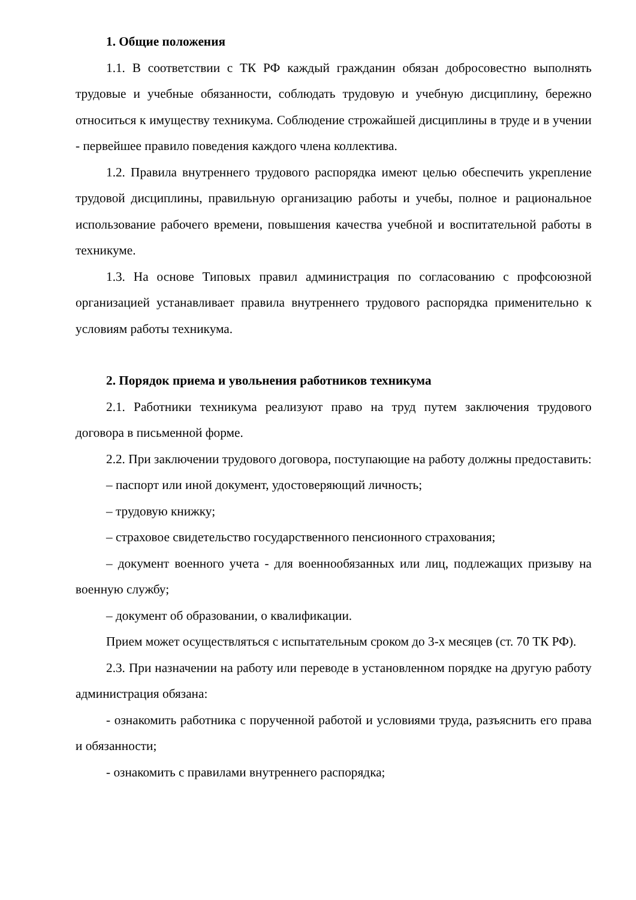1. Общие положения
1.1. В соответствии с ТК РФ каждый гражданин обязан добросовестно выполнять трудовые и учебные обязанности, соблюдать трудовую и учебную дисциплину, бережно относиться к имуществу техникума. Соблюдение строжайшей дисциплины в труде и в учении - первейшее правило поведения каждого члена коллектива.
1.2. Правила внутреннего трудового распорядка имеют целью обеспечить укрепление трудовой дисциплины, правильную организацию работы и учебы, полное и рациональное использование рабочего времени, повышения качества учебной и воспитательной работы в техникуме.
1.3. На основе Типовых правил администрация по согласованию с профсоюзной организацией устанавливает правила внутреннего трудового распорядка применительно к условиям работы техникума.
2. Порядок приема и увольнения работников техникума
2.1. Работники техникума реализуют право на труд путем заключения трудового договора в письменной форме.
2.2. При заключении трудового договора, поступающие на работу должны предоставить:
– паспорт или иной документ, удостоверяющий личность;
– трудовую книжку;
– страховое свидетельство государственного пенсионного страхования;
– документ военного учета - для военнообязанных или лиц, подлежащих призыву на военную службу;
– документ об образовании, о квалификации.
Прием может осуществляться с испытательным сроком до 3-х месяцев (ст. 70 ТК РФ).
2.3. При назначении на работу или переводе в установленном порядке на другую работу администрация обязана:
- ознакомить работника с порученной работой и условиями труда, разъяснить его права и обязанности;
- ознакомить с правилами внутреннего распорядка;